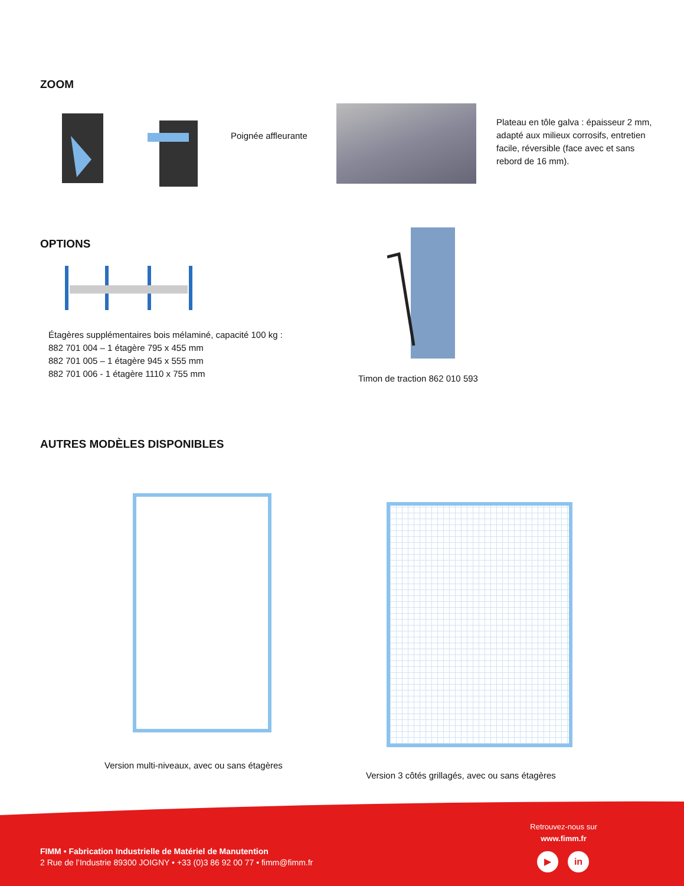ZOOM
Poignée affleurante
Plateau en tôle galva : épaisseur 2 mm, adapté aux milieux corrosifs, entretien facile, réversible (face avec et sans rebord de 16 mm).
OPTIONS
Étagères supplémentaires bois mélaminé, capacité 100 kg :
882 701 004 – 1 étagère 795 x 455 mm
882 701 005 – 1 étagère 945 x 555 mm
882 701 006 - 1 étagère 1110 x 755 mm
Timon de traction 862 010 593
AUTRES MODÈLES DISPONIBLES
Version multi-niveaux, avec ou sans étagères
Version 3 côtés grillagés, avec ou sans étagères
FIMM • Fabrication Industrielle de Matériel de Manutention
2 Rue de l’Industrie 89300 JOIGNY • +33 (0)3 86 92 00 77 • fimm@fimm.fr
Retrouvez-nous sur
www.fimm.fr
▶ in